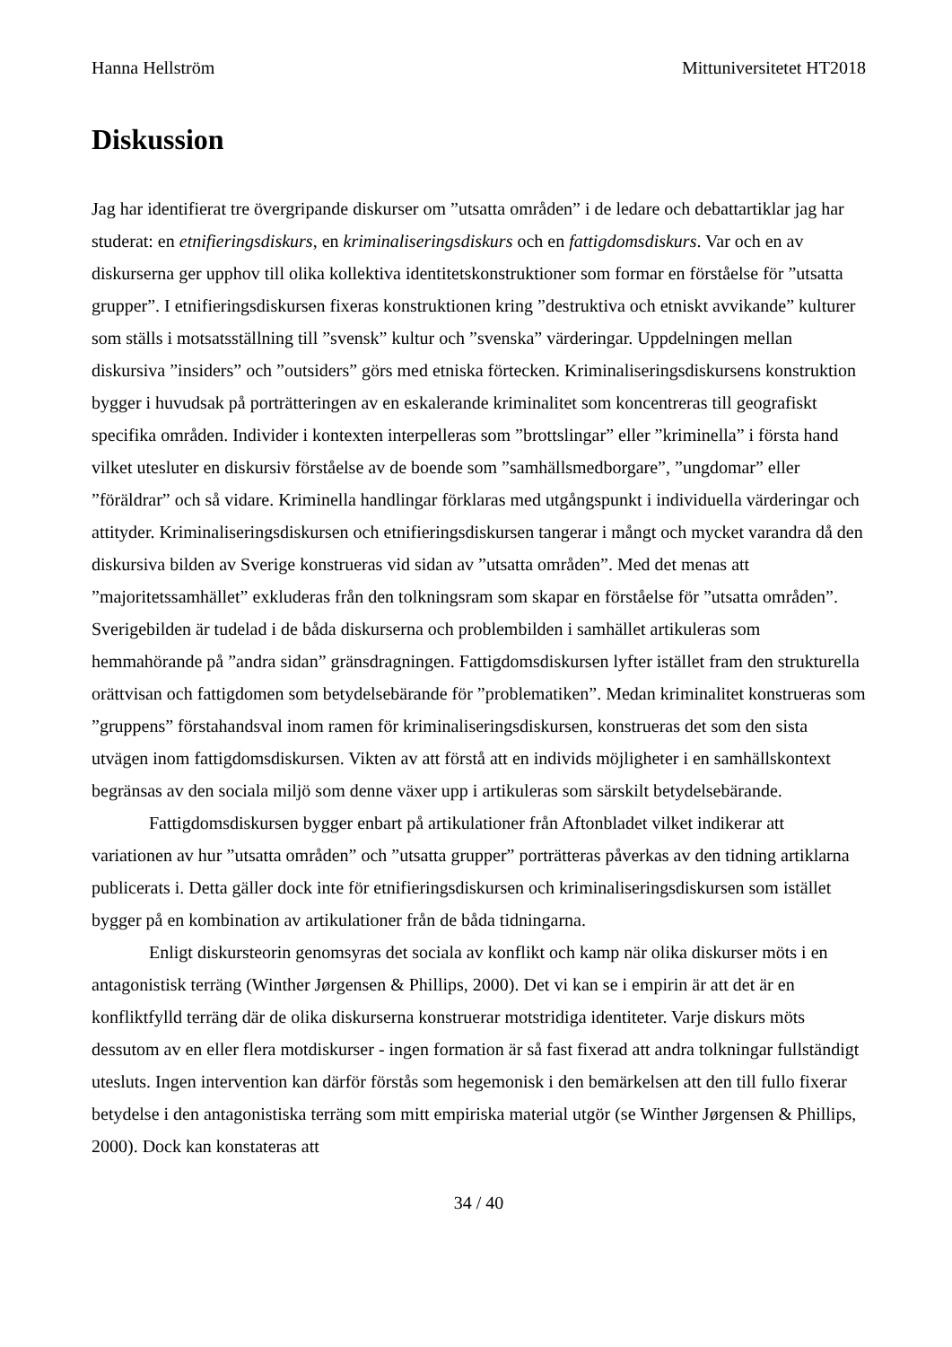Hanna Hellström Mittuniversitetet HT2018
Diskussion
Jag har identifierat tre övergripande diskurser om ”utsatta områden” i de ledare och debattartiklar jag har studerat: en etnifieringsdiskurs, en kriminaliseringsdiskurs och en fattigdomsdiskurs. Var och en av diskurserna ger upphov till olika kollektiva identitetskonstruktioner som formar en förståelse för ”utsatta grupper”. I etnifieringsdiskursen fixeras konstruktionen kring ”destruktiva och etniskt avvikande” kulturer som ställs i motsatsställning till ”svensk” kultur och ”svenska” värderingar. Uppdelningen mellan diskursiva ”insiders” och ”outsiders” görs med etniska förtecken. Kriminaliseringsdiskursens konstruktion bygger i huvudsak på porträtteringen av en eskalerande kriminalitet som koncentreras till geografiskt specifika områden. Individer i kontexten interpelleras som ”brottslingar” eller ”kriminella” i första hand vilket utesluter en diskursiv förståelse av de boende som ”samhällsmedborgare”, ”ungdomar” eller ”föräldrar” och så vidare. Kriminella handlingar förklaras med utgångspunkt i individuella värderingar och attityder. Kriminaliseringsdiskursen och etnifieringsdiskursen tangerar i mångt och mycket varandra då den diskursiva bilden av Sverige konstrueras vid sidan av ”utsatta områden”. Med det menas att ”majoritetssamhället” exkluderas från den tolkningsram som skapar en förståelse för ”utsatta områden”. Sverigebilden är tudelad i de båda diskurserna och problembilden i samhället artikuleras som hemmahörande på ”andra sidan” gränsdragningen. Fattigdomsdiskursen lyfter istället fram den strukturella orättvisan och fattigdomen som betydelsebärande för ”problematiken”. Medan kriminalitet konstrueras som ”gruppens” förstahandsval inom ramen för kriminaliseringsdiskursen, konstrueras det som den sista utvägen inom fattigdomsdiskursen. Vikten av att förstå att en individs möjligheter i en samhällskontext begränsas av den sociala miljö som denne växer upp i artikuleras som särskilt betydelsebärande.
Fattigdomsdiskursen bygger enbart på artikulationer från Aftonbladet vilket indikerar att variationen av hur ”utsatta områden” och ”utsatta grupper” porträtteras påverkas av den tidning artiklarna publicerats i. Detta gäller dock inte för etnifieringsdiskursen och kriminaliseringsdiskursen som istället bygger på en kombination av artikulationer från de båda tidningarna.
Enligt diskursteorin genomsyras det sociala av konflikt och kamp när olika diskurser möts i en antagonistisk terräng (Winther Jørgensen & Phillips, 2000). Det vi kan se i empirin är att det är en konfliktfylld terräng där de olika diskurserna konstruerar motstridiga identiteter. Varje diskurs möts dessutom av en eller flera motdiskurser - ingen formation är så fast fixerad att andra tolkningar fullständigt utesluts. Ingen intervention kan därför förstås som hegemonisk i den bemärkelsen att den till fullo fixerar betydelse i den antagonistiska terräng som mitt empiriska material utgör (se Winther Jørgensen & Phillips, 2000). Dock kan konstateras att
34 / 40